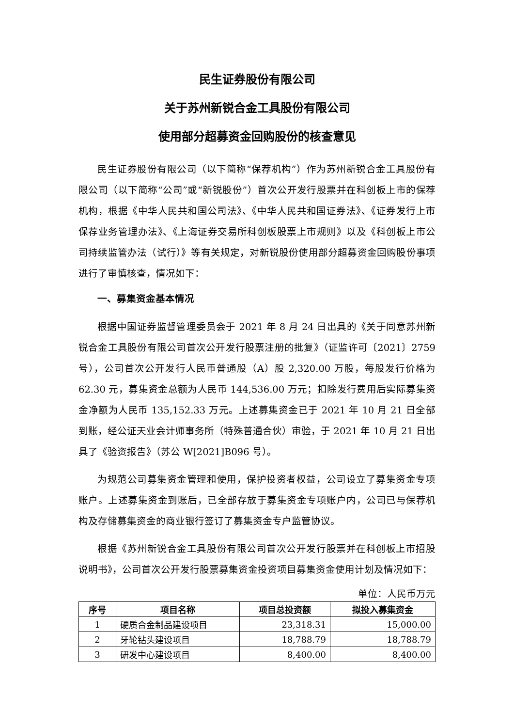民生证券股份有限公司
关于苏州新锐合金工具股份有限公司
使用部分超募资金回购股份的核查意见
民生证券股份有限公司（以下简称“保荐机构”）作为苏州新锐合金工具股份有限公司（以下简称“公司”或“新锐股份”）首次公开发行股票并在科创板上市的保荐机构，根据《中华人民共和国公司法》、《中华人民共和国证券法》、《证券发行上市保荐业务管理办法》、《上海证券交易所科创板股票上市规则》以及《科创板上市公司持续监管办法（试行）》等有关规定，对新锐股份使用部分超募资金回购股份事项进行了审慎核查，情况如下：
一、募集资金基本情况
根据中国证券监督管理委员会于 2021 年 8 月 24 日出具的《关于同意苏州新锐合金工具股份有限公司首次公开发行股票注册的批复》（证监许可〔2021〕2759 号），公司首次公开发行人民币普通股（A）股 2,320.00 万股，每股发行价格为 62.30 元，募集资金总额为人民币 144,536.00 万元；扣除发行费用后实际募集资金净额为人民币 135,152.33 万元。上述募集资金已于 2021 年 10 月 21 日全部到账，经公证天业会计师事务所（特殊普通合伙）审验，于 2021 年 10 月 21 日出具了《验资报告》（苏公 W[2021]B096 号）。
为规范公司募集资金管理和使用，保护投资者权益，公司设立了募集资金专项账户。上述募集资金到账后，已全部存放于募集资金专项账户内，公司已与保荐机构及存储募集资金的商业银行签订了募集资金专户监管协议。
根据《苏州新锐合金工具股份有限公司首次公开发行股票并在科创板上市招股说明书》，公司首次公开发行股票募集资金投资项目募集资金使用计划及情况如下：
单位：人民币万元
| 序号 | 项目名称 | 项目总投资额 | 拟投入募集资金 |
| --- | --- | --- | --- |
| 1 | 硬质合金制品建设项目 | 23,318.31 | 15,000.00 |
| 2 | 牙轮钻头建设项目 | 18,788.79 | 18,788.79 |
| 3 | 研发中心建设项目 | 8,400.00 | 8,400.00 |